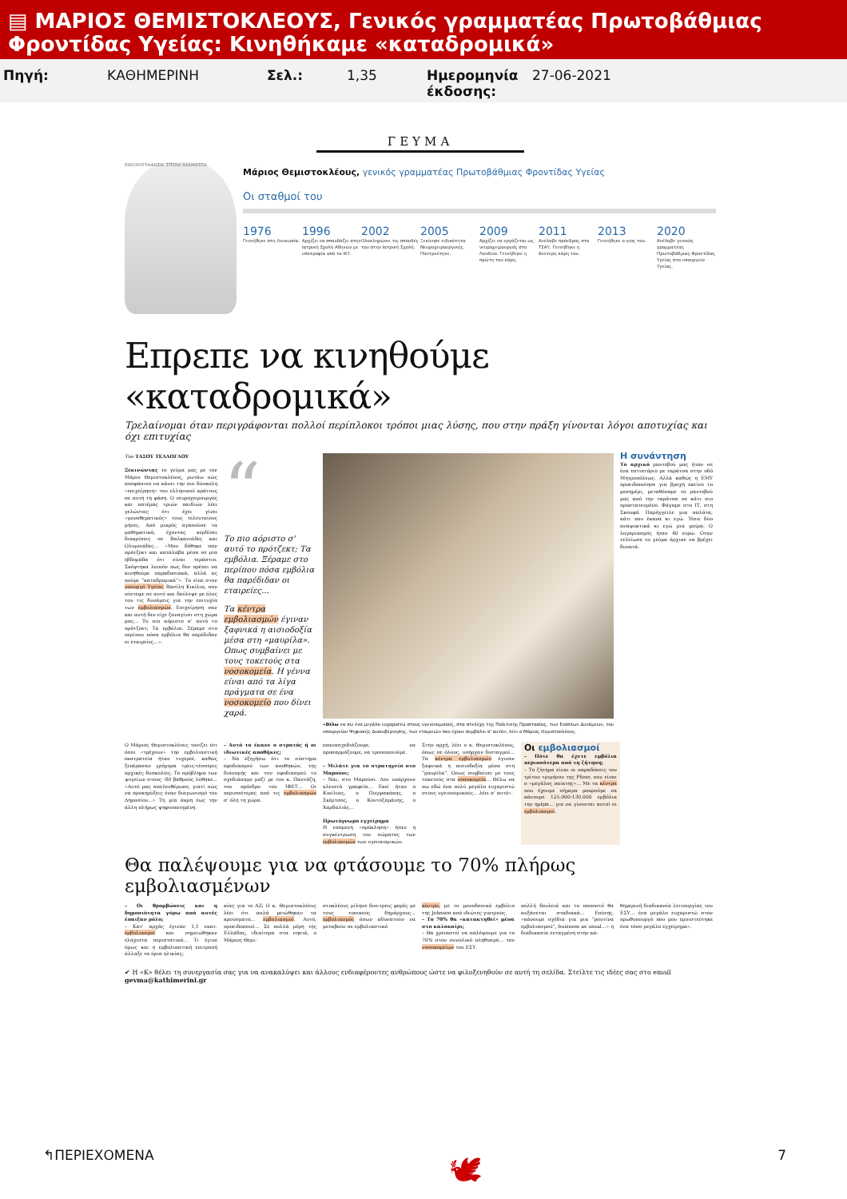▤ ΜΑΡΙΟΣ ΘΕΜΙΣΤΟΚΛΕΟΥΣ, Γενικός γραμματέας Πρωτοβάθμιας Φροντίδας Υγείας: Κινηθήκαμε «καταδρομικά»
Πηγή: ΚΑΘΗΜΕΡΙΝΗ Σελ.: 1,35 Ημερομηνία έκδοσης: 27-06-2021
ΓΕΥΜΑ
ΕΙΚΟΝΟΓΡΑΦΗΣΗ: ΤΙΤΙΝΑ ΧΑΛΜΑΤΖΗ
Μάριος Θεμιστοκλέους, γενικός γραμματέας Πρωτοβάθμιας Φροντίδας Υγείας
Οι σταθμοί του
1976
Γεννήθηκε στη Λευκωσία.
1996
Αρχίζει να σπουδάζει στην Ιατρική Σχολή Αθηνών με υποτροφία από το ΙΚΥ.
2002
Ολοκληρώνει τις σπουδές του στην Ιατρική Σχολή.
2005
Ξεκίνησε ειδικότητα Νευροχειρουργικής. Παντρεύτηκε.
2009
Αρχίζει να εργάζεται ως νευροχειρουργός στο Λονδίνο. Γεννήθηκε η πρώτη του κόρη.
2011
Ανέλαβε πρόεδρος στο ΤΣΑΥ. Γεννήθηκε η δεύτερη κόρη του.
2013
Γεννήθηκε ο γιος του.
2020
Ανέλαβε γενικός γραμματέας Πρωτοβάθμιας Φροντίδας Υγείας στο υπουργείο Υγείας.
Επρεπε να κινηθούμε «καταδρομικά»
Τρελαίνομαι όταν περιγράφονται πολλοί περίπλοκοι τρόποι μιας λύσης, που στην πράξη γίνονται λόγοι αποτυχίας και όχι επιτυχίας
Του ΤΑΣΟΥ ΤΕΛΛΟΓΛΟΥ
Ξεκινώντας το γεύμα μας με τον Μάριο Θεμιστοκλέους, ρωτάω πώς αποφάσισε να κάνει την πιο δύσκολη «επιχείρηση» του ελληνικού κράτους σε αυτή τη φάση. Ο νευροχειρουργός και πατέρας τριών παιδιών λέει γελώντας ότι έχει γίνει «μονοθεματικός» τους τελευταίους μήνες. Από μικρός αγαπούσε τα μαθηματικά, έχοντας κερδίσει διακρίσεις σε Βαλκανιάδες και Ολυμπιάδες... «Μου δόθηκε σαν πρότζεκτ και κατάλαβα μέσα σε μία εβδομάδα ότι είναι τεράστιο. Σκέφτηκα λοιπόν πως δεν πρέπει να κινηθούμε παραδοσιακά, αλλά ας πούμε “καταδρομικά”». Το είπε στον υπουργό Υγείας Βασίλη Κικίλια, που πίστεψε σε αυτό και δούλεψε με όλες του τις δυνάμεις για την επιτυχία των εμβολιασμών. Επιχείρηση σαν και αυτή δεν είχε ξαναγίνει στη χώρα μας... Το πιο αόριστο σ' αυτό το πρότζεκτ; Τα εμβόλια. Ξέραμε στο περίπου πόσα εμβόλια θα παρέδιδαν οι εταιρείες...».
“
Το πιο αόριστο σ' αυτό το πρότζεκτ; Τα εμβόλια. Ξέραμε στο περίπου πόσα εμβόλια θα παρέδιδαν οι εταιρείες...
Τα κέντρα εμβολιασμών έγιναν ξαφνικά η αισιοδοξία μέσα στη «μαυρίλα». Οπως συμβαίνει με τους τοκετούς στα νοσοκομεία. Η γέννα είναι από τα λίγα πράγματα σε ένα νοσοκομείο που δίνει χαρά.
«Θέλω να πω ένα μεγάλο ευχαριστώ στους υγειονομικούς, στα στελέχη της Πολιτικής Προστασίας, των Ενόπλων Δυνάμεων, του υπουργείου Ψηφιακής Διακυβέρνησης, των εταιρειών που έχουν συμβάλει σ' αυτό», λέει ο Μάριος Θεμιστοκλέους.
Η συνάντηση
Το αρχικό ραντεβού μας ήταν σε ένα εστιατόριο με ταράτσα στην οδό Μητροπόλεως. Αλλά καθώς η ΕΜΥ προειδοποίησε για βροχή εκείνο το μεσημέρι, μεταθέσαμε το ραντεβού μας από την ταράτσα σε κάτι πιο προστατευμένο. Φάγαμε στο ΙΤ, στη Σκουφά. Παρήγγειλε μια σαλάτα, κάτι που έκανα κι εγώ. Ήπιε δύο αναψυκτικά κι εγώ μια μπίρα. Ο λογαριασμός ήταν 40 ευρώ. Οταν τελείωσε το γεύμα άρχισε να βρέχει δυνατά.
Ο Μάριος Θεμιστοκλέους τονίζει ότι όσοι «τρέχουν» την εμβολιαστική εκστρατεία ήταν τυχεροί, καθώς ξεπέρασαν γρήγορα τρεις-τέσσερις αρχικές δυσκολίες. Το πρόβλημα των ψυγείων στους -80 βαθμούς λύθηκε... «Αυτό μας απελευθέρωσε, γιατί πώς να προκηρύξεις έναν διαγωνισμό του Δημοσίου...» Τη μία άκρη έως την άλλη πλήρως ψηφιοποιημένη.
– Αυτό το έκανε ο στρατός ή οι ιδιωτικές αποθήκες;
– Να εξηγήσω ότι το σύστημα εφοδιασμού των αποθηκών, της διανομής και του εφοδιασμού το σχεδιάσαμε μαζί με τον κ. Παντάζη, τον πρόεδρο του ΙΦΕΤ... Οι περισσότερες από τις εμβολιασμών σ' όλη τη χώρα.
επανασχεδιάζουμε, να προσαρμόζουμε, να τροποποιούμε.
– Μιλάτε για το στρατηγείο στο Μαρούσι;
– Ναι, στο Μαρούσι. Δεν υπάρχουν κλειστά γραφεία... Εκεί ήταν ο Κικίλιας, ο Πιερρακάκης, ο Σκέρτσος, ο Κοντοζαμάνης, ο Χαρδαλιάς...
Πρωτόγνωρο εγχείρημα
Η επόμενη «πρόκληση» ήταν η συγκέντρωση του σώματος των εμβολιασμών των υγειονομικών.
Στην αρχή, λέει ο κ. Θεμιστοκλέους, όπως σε όλους, υπήρχαν δισταγμοί... Τα κέντρα εμβολιασμών έγιναν ξαφνικά η αισιοδοξία μέσα στη “μαυρίλα”. Οπως συμβαίνει με τους τοκετούς στα νοσοκομεία... Θέλω να πω εδώ ένα πολύ μεγάλο ευχαριστώ στους υγειονομικούς... λέει σ' αυτό».
Οι εμβολιασμοί
– Πότε θα έχετε εμβόλια περισσότερα από τη ζήτηση;
– Το ζήτημα είναι οι παραδόσεις του τρίτου τριμήνου της Pfizer, που είναι ο «μεγάλος παίκτης»... Με τα κέντρα που έχουμε σήμερα μπορούμε να κάνουμε 125.000-130.000 εμβόλια την ημέρα... για να γίνονται αυτοί οι εμβολιασμοί.
Θα παλέψουμε για να φτάσουμε το 70% πλήρως εμβολιασμένων
– Οι θρομβώσεις και η δημοσιότητα γύρω από αυτές έπαιξαν ρόλο;
– Κατ' αρχάς έγιναν 1,1 εκατ. εμβολιασμοί και σημειώθηκαν ελάχιστα περιστατικά... Τι έγινε όμως και η εμβολιαστική επιτροπή άλλαξε τα όρια ηλικίας;
κίας για το AZ; Ο κ. Θεμιστοκλέους λέει ότι απλά μειώθηκαν τα κρούσματα... εμβολιασμοί. Αυτό, προειδοποιεί... Σε πολλά μέρη της Ελλάδας, ιδιαίτερα στα νησιά, ο Μάριος Θεμι-
στοκλέους μίλησε δυο-τρεις φορές με τους τοπικούς δημάρχους... εμβολιασμός όσων αδυνατούν να μεταβούν σε εμβολιαστικό
κέντρο, με το μονοδοσικό εμβόλιο της Johnson από ιδιώτες γιατρούς.
– Το 70% θα «κατακτηθεί» μέσα στο καλοκαίρι;
– Θα χρειαστεί να παλέψουμε για το 70% στον συνολικό πληθυσμό... του νοσοκομείων του ΕΣΥ.
πολλή δουλειά και το ποσοστό θα αυξάνεται σταδιακά... Επίσης, «κάνουμε σχέδια για μια “ρουτίνα εμβολιασμού”, business as usual...» η διαδικασία ενταγμένη στην κα-
θημερινή διαδικασία λειτουργίας του ΕΣΥ... ένα μεγάλο ευχαριστώ στον πρωθυπουργό που μου εμπιστεύτηκε ένα τόσο μεγάλο εγχείρημα».
✔ Η «Κ» θέλει τη συνεργασία σας για να ανακαλύψει και άλλους ενδιαφέροντες ανθρώπους ώστε να φιλοξενηθούν σε αυτή τη σελίδα. Στείλτε τις ιδέες σας στο email gevma@kathimerini.gr
↰ΠΕΡΙΕΧΟΜΕΝΑ 🕊 7